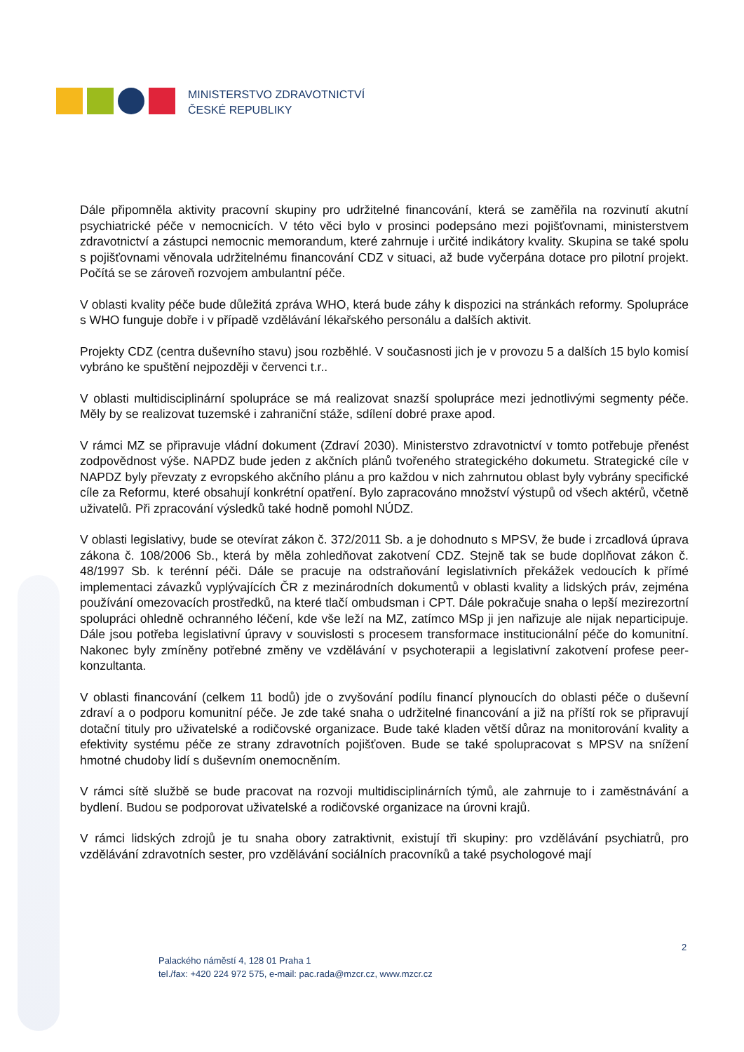MINISTERSTVO ZDRAVOTNICTVÍ
ČESKÉ REPUBLIKY
Dále připomněla aktivity pracovní skupiny pro udržitelné financování, která se zaměřila na rozvinutí akutní psychiatrické péče v nemocnicích. V této věci bylo v prosinci podepsáno mezi pojišťovnami, ministerstvem zdravotnictví a zástupci nemocnic memorandum, které zahrnuje i určité indikátory kvality. Skupina se také spolu s pojišťovnami věnovala udržitelnému financování CDZ v situaci, až bude vyčerpána dotace pro pilotní projekt. Počítá se se zároveň rozvojem ambulantní péče.
V oblasti kvality péče bude důležitá zpráva WHO, která bude záhy k dispozici na stránkách reformy. Spolupráce s WHO funguje dobře i v případě vzdělávání lékařského personálu a dalších aktivit.
Projekty CDZ (centra duševního stavu) jsou rozběhlé. V současnosti jich je v provozu 5 a dalších 15 bylo komisí vybráno ke spuštění nejpozději v červenci t.r..
V oblasti multidisciplinární spolupráce se má realizovat snazší spolupráce mezi jednotlivými segmenty péče. Měly by se realizovat tuzemské i zahraniční stáže, sdílení dobré praxe apod.
V rámci MZ se připravuje vládní dokument (Zdraví 2030). Ministerstvo zdravotnictví v tomto potřebuje přenést zodpovědnost výše. NAPDZ bude jeden z akčních plánů tvořeného strategického dokumetu. Strategické cíle v NAPDZ byly převzaty z evropského akčního plánu a pro každou v nich zahrnutou oblast byly vybrány specifické cíle za Reformu, které obsahují konkrétní opatření. Bylo zapracováno množství výstupů od všech aktérů, včetně uživatelů. Při zpracování výsledků také hodně pomohl NÚDZ.
V oblasti legislativy, bude se otevírat zákon č. 372/2011 Sb. a je dohodnuto s MPSV, že bude i zrcadlová úprava zákona č. 108/2006 Sb., která by měla zohledňovat zakotvení CDZ. Stejně tak se bude doplňovat zákon č. 48/1997 Sb. k terénní péči. Dále se pracuje na odstraňování legislativních překážek vedoucích k přímé implementaci závazků vyplývajících ČR z mezinárodních dokumentů v oblasti kvality a lidských práv, zejména používání omezovacích prostředků, na které tlačí ombudsman i CPT. Dále pokračuje snaha o lepší mezirezortní spolupráci ohledně ochranného léčení, kde vše leží na MZ, zatímco MSp ji jen nařizuje ale nijak neparticipuje. Dále jsou potřeba legislativní úpravy v souvislosti s procesem transformace institucionální péče do komunitní. Nakonec byly zmíněny potřebné změny ve vzdělávání v psychoterapii a legislativní zakotvení profese peer-konzultanta.
V oblasti financování (celkem 11 bodů) jde o zvyšování podílu financí plynoucích do oblasti péče o duševní zdraví a o podporu komunitní péče. Je zde také snaha o udržitelné financování a již na příští rok se připravují dotační tituly pro uživatelské a rodičovské organizace. Bude také kladen větší důraz na monitorování kvality a efektivity systému péče ze strany zdravotních pojišťoven. Bude se také spolupracovat s MPSV na snížení hmotné chudoby lidí s duševním onemocněním.
V rámci sítě službě se bude pracovat na rozvoji multidisciplinárních týmů, ale zahrnuje to i zaměstnávání a bydlení. Budou se podporovat uživatelské a rodičovské organizace na úrovni krajů.
V rámci lidských zdrojů je tu snaha obory zatraktivnit, existují tři skupiny: pro vzdělávání psychiatrů, pro vzdělávání zdravotních sester, pro vzdělávání sociálních pracovníků a také psychologové mají
2
Palackého náměstí 4, 128 01 Praha 1
tel./fax: +420 224 972 575, e-mail: pac.rada@mzcr.cz, www.mzcr.cz